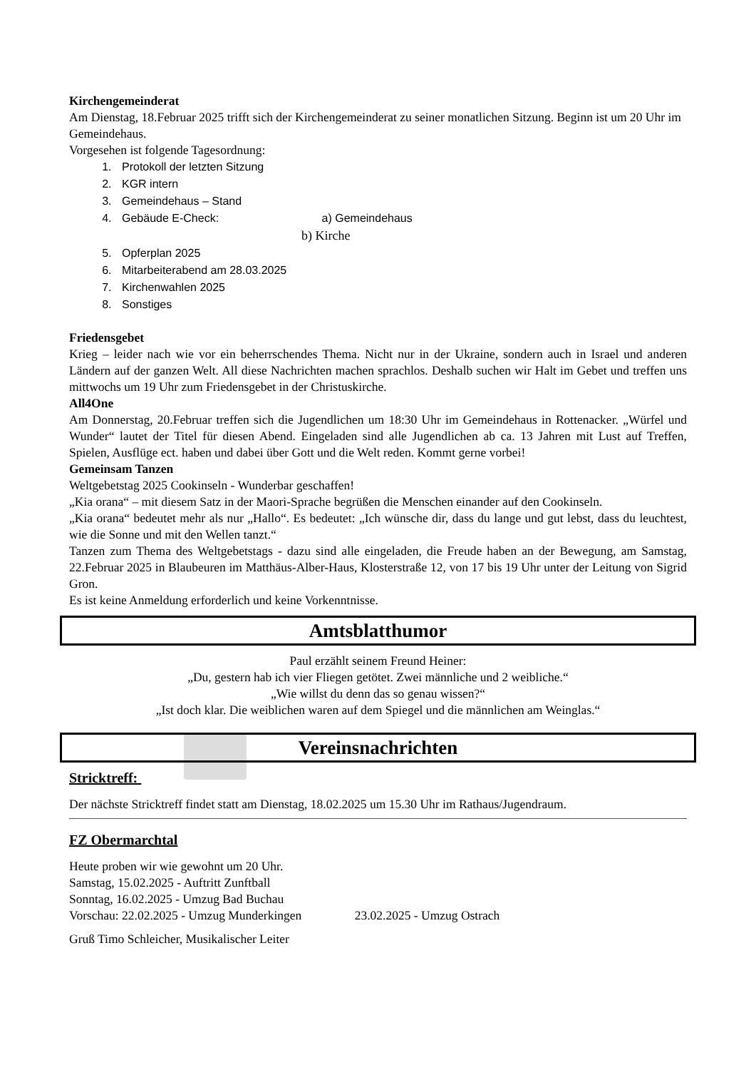Kirchengemeinderat
Am Dienstag, 18.Februar 2025 trifft sich der Kirchengemeinderat zu seiner monatlichen Sitzung. Beginn ist um 20 Uhr im Gemeindehaus.
Vorgesehen ist folgende Tagesordnung:
1. Protokoll der letzten Sitzung
2. KGR intern
3. Gemeindehaus – Stand
4. Gebäude E-Check: a) Gemeindehaus
b) Kirche
5. Opferplan 2025
6. Mitarbeiterabend am 28.03.2025
7. Kirchenwahlen 2025
8. Sonstiges
Friedensgebet
Krieg – leider nach wie vor ein beherrschendes Thema. Nicht nur in der Ukraine, sondern auch in Israel und anderen Ländern auf der ganzen Welt. All diese Nachrichten machen sprachlos. Deshalb suchen wir Halt im Gebet und treffen uns mittwochs um 19 Uhr zum Friedensgebet in der Christuskirche.
All4One
Am Donnerstag, 20.Februar treffen sich die Jugendlichen um 18:30 Uhr im Gemeindehaus in Rottenacker. „Würfel und Wunder“ lautet der Titel für diesen Abend. Eingeladen sind alle Jugendlichen ab ca. 13 Jahren mit Lust auf Treffen, Spielen, Ausflüge ect. haben und dabei über Gott und die Welt reden. Kommt gerne vorbei!
Gemeinsam Tanzen
Weltgebetstag 2025 Cookinseln - Wunderbar geschaffen!
„Kia orana“ – mit diesem Satz in der Maori-Sprache begrüßen die Menschen einander auf den Cookinseln.
„Kia orana“ bedeutet mehr als nur „Hallo“. Es bedeutet: „Ich wünsche dir, dass du lange und gut lebst, dass du leuchtest, wie die Sonne und mit den Wellen tanzt.“
Tanzen zum Thema des Weltgebetstags - dazu sind alle eingeladen, die Freude haben an der Bewegung, am Samstag, 22.Februar 2025 in Blaubeuren im Matthäus-Alber-Haus, Klosterstraße 12, von 17 bis 19 Uhr unter der Leitung von Sigrid Gron.
Es ist keine Anmeldung erforderlich und keine Vorkenntnisse.
Amtsblatthumor
Paul erzählt seinem Freund Heiner:
„Du, gestern hab ich vier Fliegen getötet. Zwei männliche und 2 weibliche.“
„Wie willst du denn das so genau wissen?“
„Ist doch klar. Die weiblichen waren auf dem Spiegel und die männlichen am Weinglas.“
Vereinsnachrichten
Stricktreff:
Der nächste Stricktreff findet statt am Dienstag, 18.02.2025 um 15.30 Uhr im Rathaus/Jugendraum.
FZ Obermarchtal
Heute proben wir wie gewohnt um 20 Uhr.
Samstag, 15.02.2025 - Auftritt Zunftball
Sonntag, 16.02.2025 - Umzug Bad Buchau
Vorschau: 22.02.2025 - Umzug Munderkingen 23.02.2025 - Umzug Ostrach
Gruß Timo Schleicher, Musikalischer Leiter